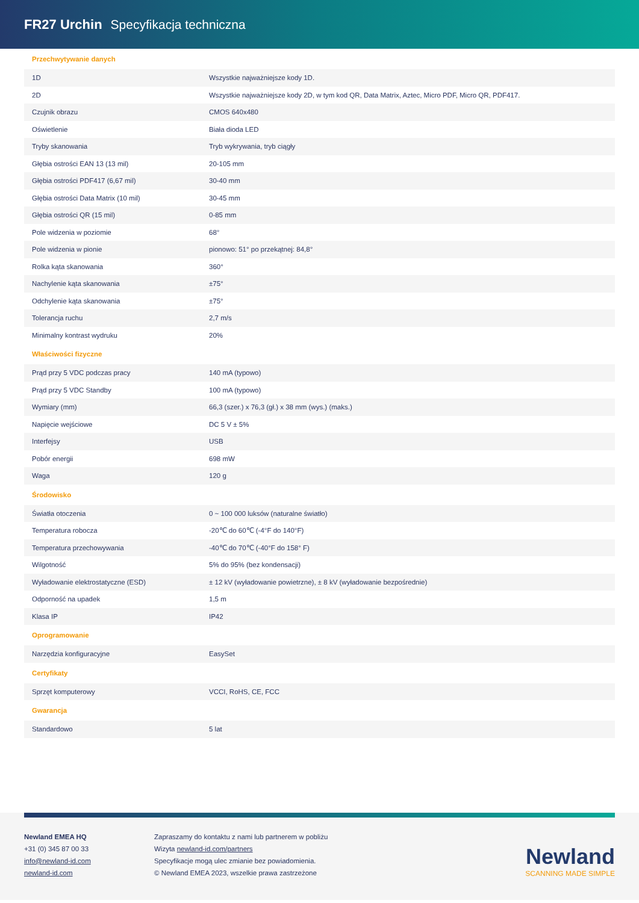FR27 Urchin Specyfikacja techniczna
| Przechwytywanie danych | |
| --- | --- |
| 1D | Wszystkie najważniejsze kody 1D. |
| 2D | Wszystkie najważniejsze kody 2D, w tym kod QR, Data Matrix, Aztec, Micro PDF, Micro QR, PDF417. |
| Czujnik obrazu | CMOS 640x480 |
| Oświetlenie | Biała dioda LED |
| Tryby skanowania | Tryb wykrywania, tryb ciągły |
| Głębia ostrości EAN 13 (13 mil) | 20-105 mm |
| Głębia ostrości PDF417 (6,67 mil) | 30-40 mm |
| Głębia ostrości Data Matrix (10 mil) | 30-45 mm |
| Głębia ostrości QR (15 mil) | 0-85 mm |
| Pole widzenia w poziomie | 68° |
| Pole widzenia w pionie | pionowo: 51° po przekątnej: 84,8° |
| Rolka kąta skanowania | 360° |
| Nachylenie kąta skanowania | ±75° |
| Odchylenie kąta skanowania | ±75° |
| Tolerancja ruchu | 2,7 m/s |
| Minimalny kontrast wydruku | 20% |
| Właściwości fizyczne | |
| Prąd przy 5 VDC podczas pracy | 140 mA (typowo) |
| Prąd przy 5 VDC Standby | 100 mA (typowo) |
| Wymiary (mm) | 66,3 (szer.) x 76,3 (gł.) x 38 mm (wys.) (maks.) |
| Napięcie wejściowe | DC 5 V ± 5% |
| Interfejsy | USB |
| Pobór energii | 698 mW |
| Waga | 120 g |
| Środowisko | |
| Światła otoczenia | 0 ~ 100 000 luksów (naturalne światło) |
| Temperatura robocza | -20℃ do 60℃ (-4°F do 140°F) |
| Temperatura przechowywania | -40℃ do 70℃ (-40°F do 158° F) |
| Wilgotność | 5% do 95% (bez kondensacji) |
| Wyładowanie elektrostatyczne (ESD) | ± 12 kV (wyładowanie powietrzne), ± 8 kV (wyładowanie bezpośrednie) |
| Odporność na upadek | 1,5 m |
| Klasa IP | IP42 |
| Oprogramowanie | |
| Narzędzia konfiguracyjne | EasySet |
| Certyfikaty | |
| Sprzęt komputerowy | VCCI, RoHS, CE, FCC |
| Gwarancja | |
| Standardowo | 5 lat |
Newland EMEA HQ
+31 (0) 345 87 00 33
info@newland-id.com
newland-id.com
Zapraszamy do kontaktu z nami lub partnerem w pobliżu
Wizyta newland-id.com/partners
Specyfikacje mogą ulec zmianie bez powiadomienia.
© Newland EMEA 2023, wszelkie prawa zastrzeżone
Newland
SCANNING MADE SIMPLE